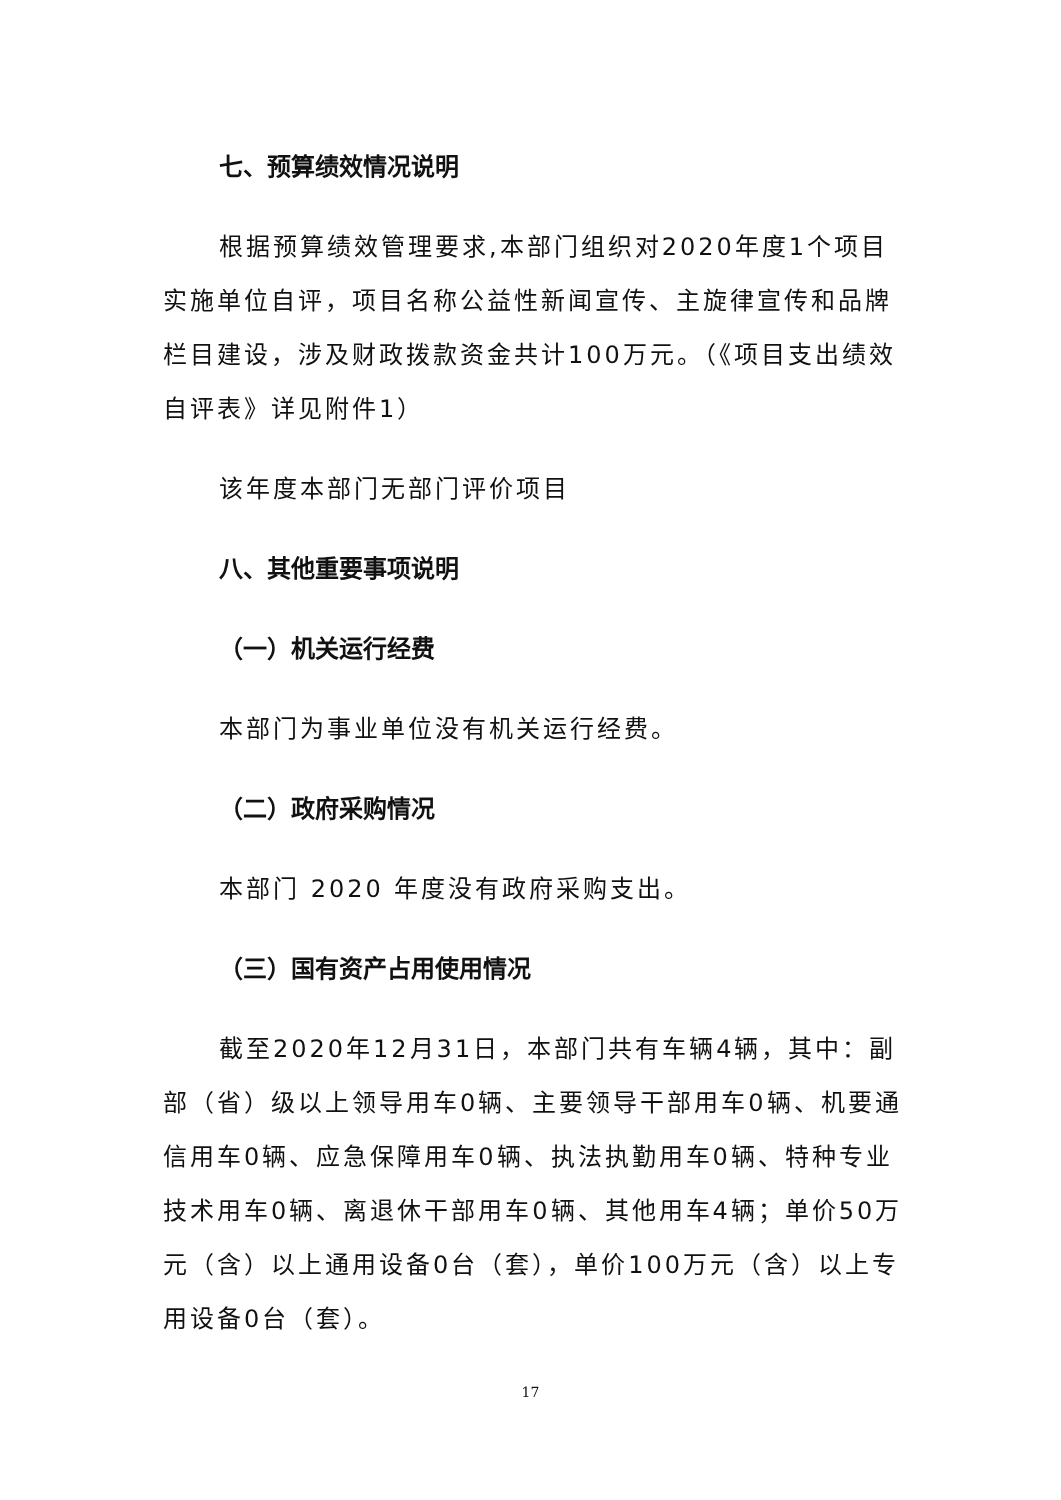七、预算绩效情况说明
根据预算绩效管理要求,本部门组织对2020年度1个项目实施单位自评，项目名称公益性新闻宣传、主旋律宣传和品牌栏目建设，涉及财政拨款资金共计100万元。（《项目支出绩效自评表》详见附件1）
该年度本部门无部门评价项目
八、其他重要事项说明
（一）机关运行经费
本部门为事业单位没有机关运行经费。
（二）政府采购情况
本部门 2020 年度没有政府采购支出。
（三）国有资产占用使用情况
截至2020年12月31日，本部门共有车辆4辆，其中：副部（省）级以上领导用车0辆、主要领导干部用车0辆、机要通信用车0辆、应急保障用车0辆、执法执勤用车0辆、特种专业技术用车0辆、离退休干部用车0辆、其他用车4辆；单价50万元（含）以上通用设备0台（套），单价100万元（含）以上专用设备0台（套）。
17